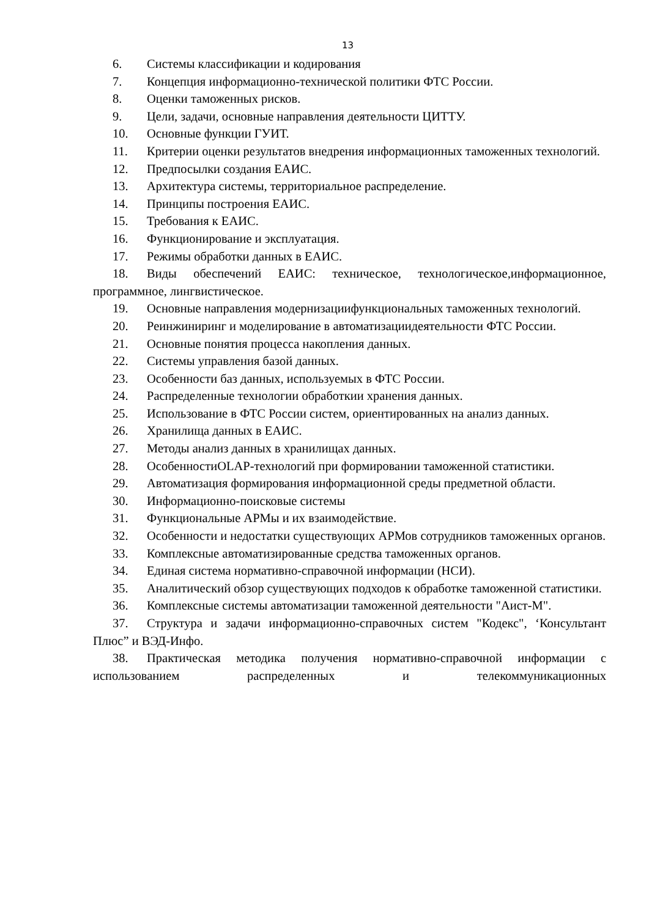13
6. Системы классификации и кодирования
7. Концепция информационно-технической политики ФТС России.
8. Оценки таможенных рисков.
9. Цели, задачи, основные направления деятельности ЦИТТУ.
10. Основные функции ГУИТ.
11. Критерии оценки результатов внедрения информационных таможенных технологий.
12. Предпосылки создания ЕАИС.
13. Архитектура системы, территориальное распределение.
14. Принципы построения ЕАИС.
15. Требования к ЕАИС.
16. Функционирование и эксплуатация.
17. Режимы обработки данных в ЕАИС.
18. Виды обеспечений ЕАИС: техническое, технологическое,информационное, программное, лингвистическое.
19. Основные направления модернизациифункциональных таможенных технологий.
20. Реинжиниринг и моделирование в автоматизациидеятельности ФТС России.
21. Основные понятия процесса накопления данных.
22. Системы управления базой данных.
23. Особенности баз данных, используемых в ФТС России.
24. Распределенные технологии обработкии хранения данных.
25. Использование в ФТС России систем, ориентированных на анализ данных.
26. Хранилища данных в ЕАИС.
27. Методы анализ данных в хранилищах данных.
28. ОсобенностиOLAP-технологий при формировании таможенной статистики.
29. Автоматизация формирования информационной среды предметной области.
30. Информационно-поисковые системы
31. Функциональные АРМы и их взаимодействие.
32. Особенности и недостатки существующих АРМов сотрудников таможенных органов.
33. Комплексные автоматизированные средства таможенных органов.
34. Единая система нормативно-справочной информации (НСИ).
35. Аналитический обзор существующих подходов к обработке таможенной статистики.
36. Комплексные системы автоматизации таможенной деятельности "Аист-М".
37. Структура и задачи информационно-справочных систем "Кодекс", ‘Консультант Плюс” и ВЭД-Инфо.
38. Практическая методика получения нормативно-справочной информации с использованием распределенных и телекоммуникационных